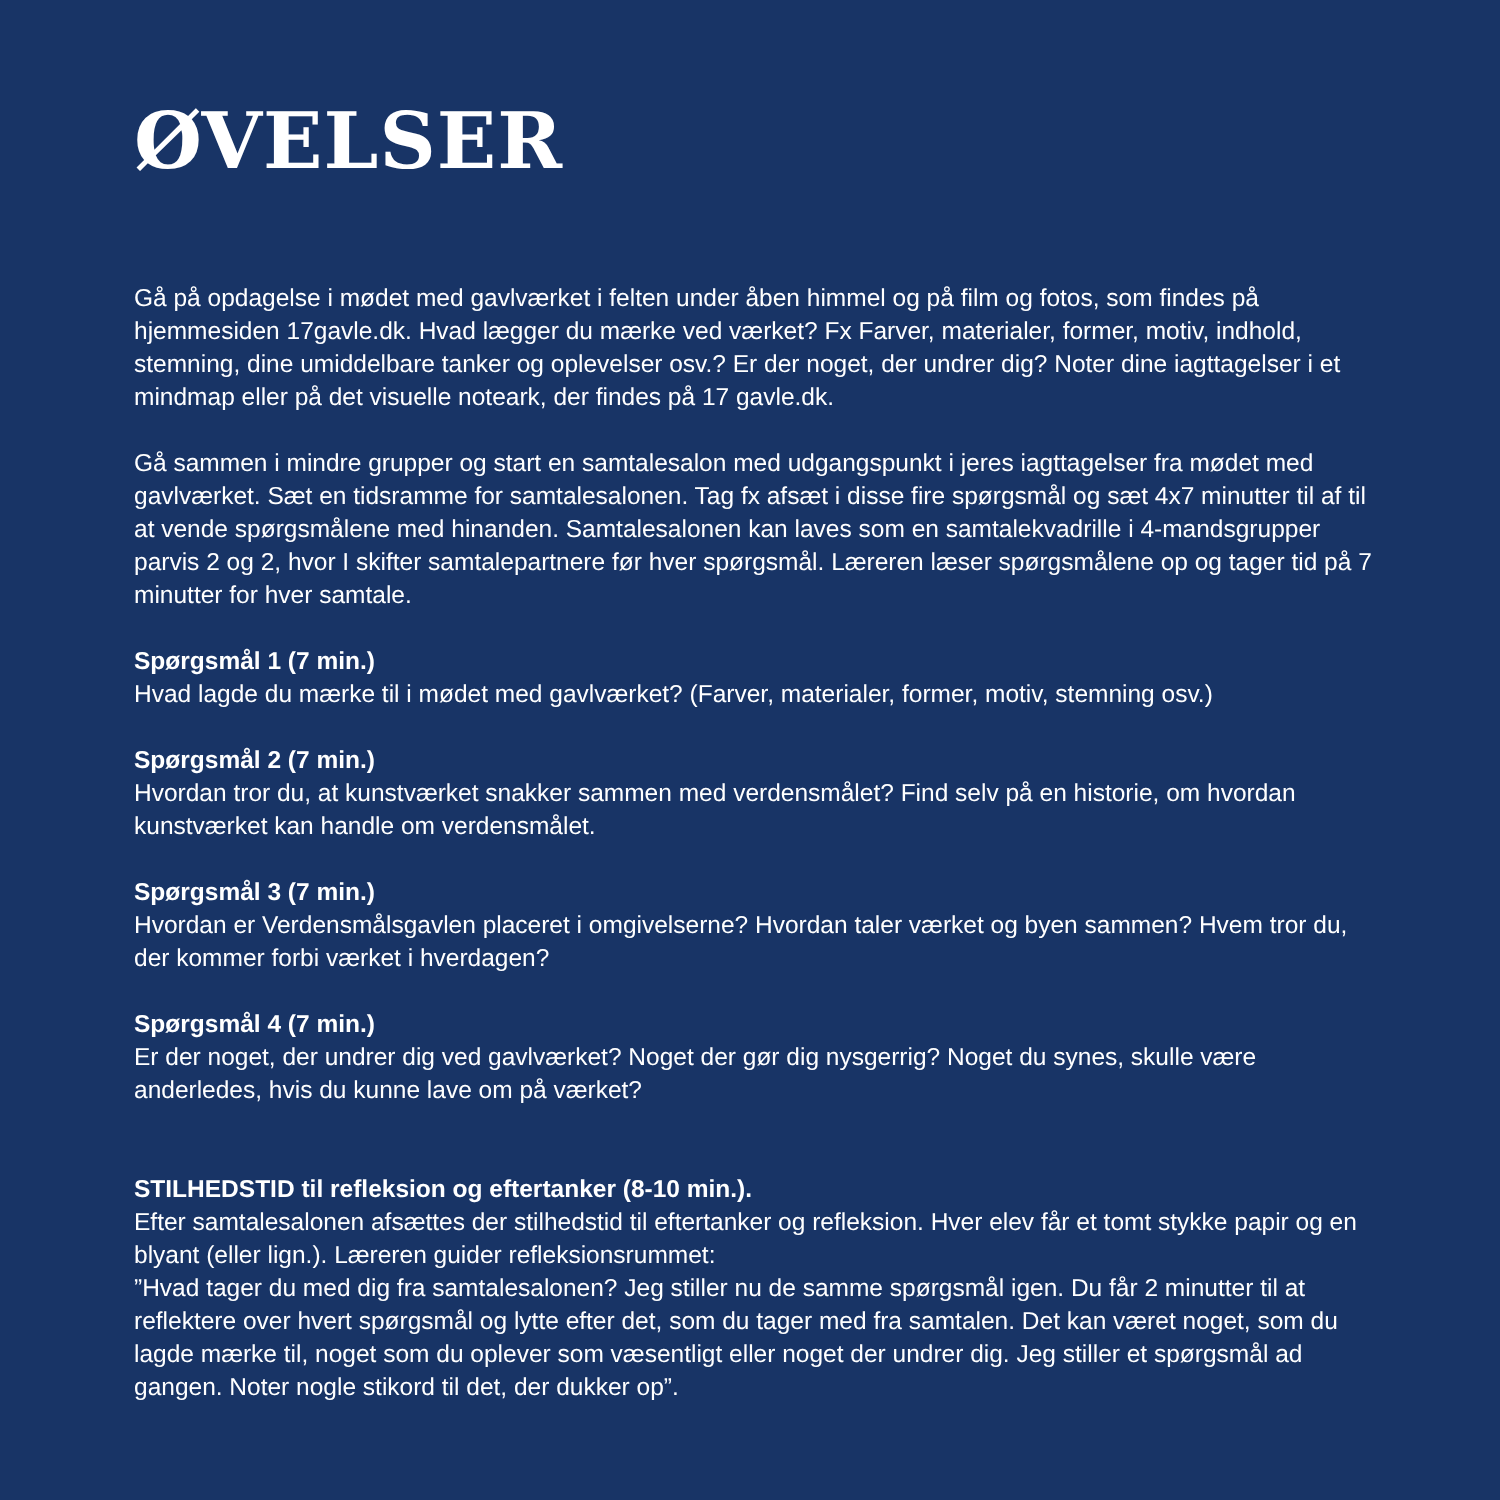ØVELSER
Gå på opdagelse i mødet med gavlværket i felten under åben himmel og på film og fotos, som findes på hjemmesiden 17gavle.dk. Hvad lægger du mærke ved værket? Fx Farver, materialer, former, motiv, indhold, stemning, dine umiddelbare tanker og oplevelser osv.? Er der noget, der undrer dig? Noter dine iagttagelser i et mindmap eller på det visuelle noteark, der findes på 17 gavle.dk.
Gå sammen i mindre grupper og start en samtalesalon med udgangspunkt i jeres iagttagelser fra mødet med gavlværket. Sæt en tidsramme for samtalesalonen. Tag fx afsæt i disse fire spørgsmål og sæt 4x7 minutter til af til at vende spørgsmålene med hinanden. Samtalesalonen kan laves som en samtalekvadrille i 4-mandsgrupper parvis 2 og 2, hvor I skifter samtalepartnere før hver spørgsmål. Læreren læser spørgsmålene op og tager tid på 7 minutter for hver samtale.
Spørgsmål 1 (7 min.)
Hvad lagde du mærke til i mødet med gavlværket? (Farver, materialer, former, motiv, stemning osv.)
Spørgsmål 2 (7 min.)
Hvordan tror du, at kunstværket snakker sammen med verdensmålet? Find selv på en historie, om hvordan kunstværket kan handle om verdensmålet.
Spørgsmål 3 (7 min.)
Hvordan er Verdensmålsgavlen placeret i omgivelserne? Hvordan taler værket og byen sammen? Hvem tror du, der kommer forbi værket i hverdagen?
Spørgsmål 4 (7 min.)
Er der noget, der undrer dig ved gavlværket? Noget der gør dig nysgerrig? Noget du synes, skulle være anderledes, hvis du kunne lave om på værket?
STILHEDSTID til refleksion og eftertanker (8-10 min.).
Efter samtalesalonen afsættes der stilhedstid til eftertanker og refleksion. Hver elev får et tomt stykke papir og en blyant (eller lign.). Læreren guider refleksionsrummet:
”Hvad tager du med dig fra samtalesalonen? Jeg stiller nu de samme spørgsmål igen. Du får 2 minutter til at reflektere over hvert spørgsmål og lytte efter det, som du tager med fra samtalen. Det kan været noget, som du lagde mærke til, noget som du oplever som væsentligt eller noget der undrer dig. Jeg stiller et spørgsmål ad gangen. Noter nogle stikord til det, der dukker op”.